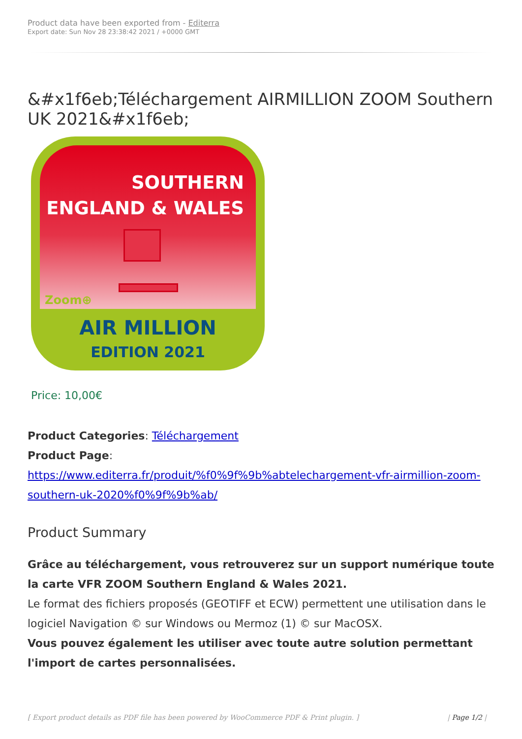Product data have been exported from - Editerra
Export date: Sun Nov 28 23:38:42 2021 / +0000 GMT
&#x1f6eb;Téléchargement AIRMILLION ZOOM Southern UK 2021&#x1f6eb;
SOUTHERN
ENGLAND & WALES
Zoom⊕
AIR MILLION
EDITION 2021
Price: 10,00€
Product Categories: Téléchargement
Product Page:
https://www.editerra.fr/produit/%f0%9f%9b%abtelechargement-vfr-airmillion-zoom-southern-uk-2020%f0%9f%9b%ab/
Product Summary
Grâce au téléchargement, vous retrouverez sur un support numérique toute la carte VFR ZOOM Southern England & Wales 2021.
Le format des fichiers proposés (GEOTIFF et ECW) permettent une utilisation dans le logiciel Navigation © sur Windows ou Mermoz (1) © sur MacOSX.
Vous pouvez également les utiliser avec toute autre solution permettant l'import de cartes personnalisées.
[ Export product details as PDF file has been powered by WooCommerce PDF & Print plugin. ] | Page 1/2 |